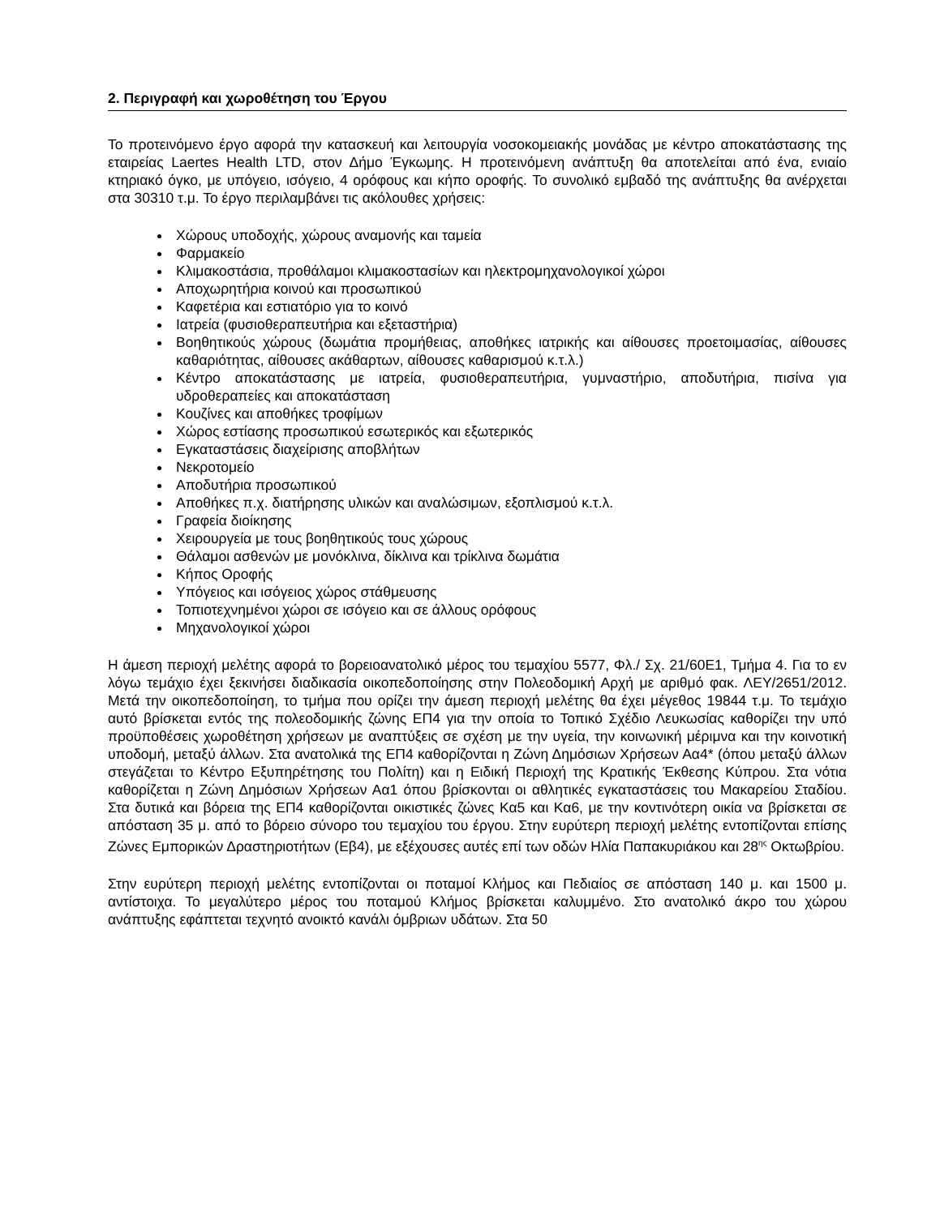2. Περιγραφή και χωροθέτηση του Έργου
Το προτεινόμενο έργο αφορά την κατασκευή και λειτουργία νοσοκομειακής μονάδας με κέντρο αποκατάστασης της εταιρείας Laertes Health LTD, στον Δήμο Έγκωμης. Η προτεινόμενη ανάπτυξη θα αποτελείται από ένα, ενιαίο κτηριακό όγκο, με υπόγειο, ισόγειο, 4 ορόφους και κήπο οροφής. Το συνολικό εμβαδό της ανάπτυξης θα ανέρχεται στα 30310 τ.μ. Το έργο περιλαμβάνει τις ακόλουθες χρήσεις:
Χώρους υποδοχής, χώρους αναμονής και ταμεία
Φαρμακείο
Κλιμακοστάσια, προθάλαμοι κλιμακοστασίων και ηλεκτρομηχανολογικοί χώροι
Αποχωρητήρια κοινού και προσωπικού
Καφετέρια και εστιατόριο για το κοινό
Ιατρεία (φυσιοθεραπευτήρια και εξεταστήρια)
Βοηθητικούς χώρους (δωμάτια προμήθειας, αποθήκες ιατρικής και αίθουσες προετοιμασίας, αίθουσες καθαριότητας, αίθουσες ακάθαρτων, αίθουσες καθαρισμού κ.τ.λ.)
Κέντρο αποκατάστασης με ιατρεία, φυσιοθεραπευτήρια, γυμναστήριο, αποδυτήρια, πισίνα για υδροθεραπείες και αποκατάσταση
Κουζίνες και αποθήκες τροφίμων
Χώρος εστίασης προσωπικού εσωτερικός και εξωτερικός
Εγκαταστάσεις διαχείρισης αποβλήτων
Νεκροτομείο
Αποδυτήρια προσωπικού
Αποθήκες π.χ. διατήρησης υλικών και αναλώσιμων, εξοπλισμού κ.τ.λ.
Γραφεία διοίκησης
Χειρουργεία με τους βοηθητικούς τους χώρους
Θάλαμοι ασθενών με μονόκλινα, δίκλινα και τρίκλινα δωμάτια
Κήπος Οροφής
Υπόγειος και ισόγειος χώρος στάθμευσης
Τοπιοτεχνημένοι χώροι σε ισόγειο και σε άλλους ορόφους
Μηχανολογικοί χώροι
Η άμεση περιοχή μελέτης αφορά το βορειοανατολικό μέρος του τεμαχίου 5577, Φλ./ Σχ. 21/60Ε1, Τμήμα 4. Για το εν λόγω τεμάχιο έχει ξεκινήσει διαδικασία οικοπεδοποίησης στην Πολεοδομική Αρχή με αριθμό φακ. ΛΕΥ/2651/2012. Μετά την οικοπεδοποίηση, το τμήμα που ορίζει την άμεση περιοχή μελέτης θα έχει μέγεθος 19844 τ.μ. Το τεμάχιο αυτό βρίσκεται εντός της πολεοδομικής ζώνης ΕΠ4 για την οποία το Τοπικό Σχέδιο Λευκωσίας καθορίζει την υπό προϋποθέσεις χωροθέτηση χρήσεων με αναπτύξεις σε σχέση με την υγεία, την κοινωνική μέριμνα και την κοινοτική υποδομή, μεταξύ άλλων. Στα ανατολικά της ΕΠ4 καθορίζονται η Ζώνη Δημόσιων Χρήσεων Αα4* (όπου μεταξύ άλλων στεγάζεται το Κέντρο Εξυπηρέτησης του Πολίτη) και η Ειδική Περιοχή της Κρατικής Έκθεσης Κύπρου. Στα νότια καθορίζεται η Ζώνη Δημόσιων Χρήσεων Αα1 όπου βρίσκονται οι αθλητικές εγκαταστάσεις του Μακαρείου Σταδίου. Στα δυτικά και βόρεια της ΕΠ4 καθορίζονται οικιστικές ζώνες Κα5 και Κα6, με την κοντινότερη οικία να βρίσκεται σε απόσταση 35 μ. από το βόρειο σύνορο του τεμαχίου του έργου. Στην ευρύτερη περιοχή μελέτης εντοπίζονται επίσης Ζώνες Εμπορικών Δραστηριοτήτων (Εβ4), με εξέχουσες αυτές επί των οδών Ηλία Παπακυριάκου και 28<sup>ης</sup> Οκτωβρίου.
Στην ευρύτερη περιοχή μελέτης εντοπίζονται οι ποταμοί Κλήμος και Πεδιαίος σε απόσταση 140 μ. και 1500 μ. αντίστοιχα. Το μεγαλύτερο μέρος του ποταμού Κλήμος βρίσκεται καλυμμένο. Στο ανατολικό άκρο του χώρου ανάπτυξης εφάπτεται τεχνητό ανοικτό κανάλι όμβριων υδάτων. Στα 50